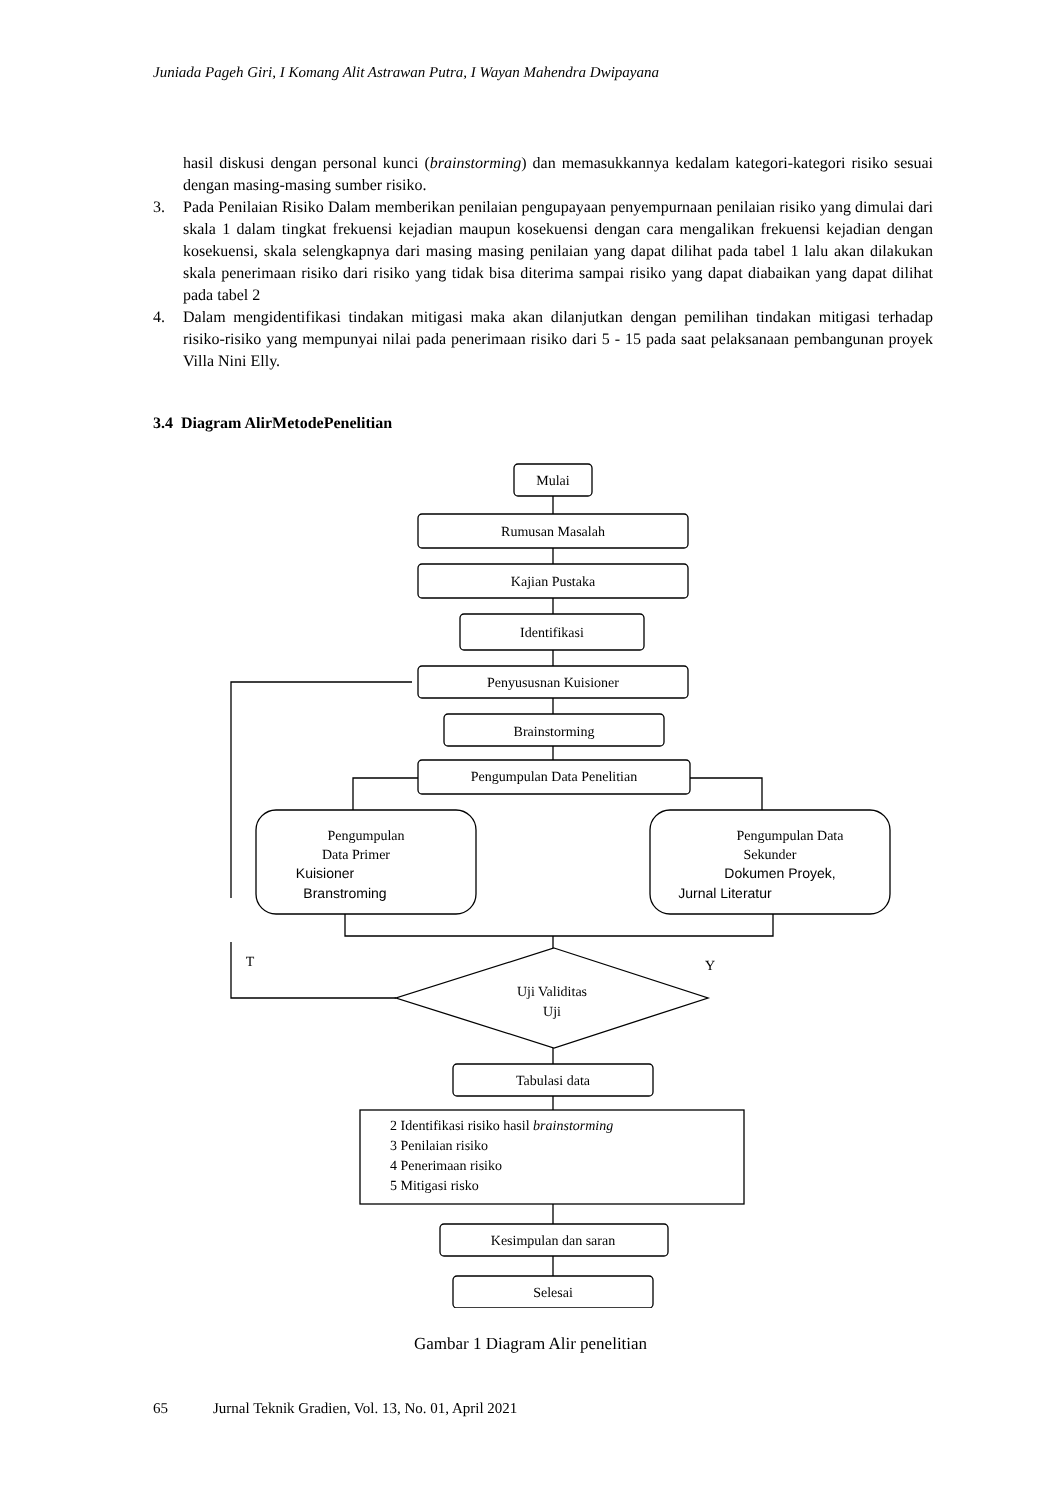Juniada Pageh Giri, I Komang Alit Astrawan Putra, I Wayan Mahendra Dwipayana
hasil diskusi dengan personal kunci (brainstorming) dan memasukkannya kedalam kategori-kategori risiko sesuai dengan masing-masing sumber risiko.
3. Pada Penilaian Risiko Dalam memberikan penilaian pengupayaan penyempurnaan penilaian risiko yang dimulai dari skala 1 dalam tingkat frekuensi kejadian maupun kosekuensi dengan cara mengalikan frekuensi kejadian dengan kosekuensi, skala selengkapnya dari masing masing penilaian yang dapat dilihat pada tabel 1 lalu akan dilakukan skala penerimaan risiko dari risiko yang tidak bisa diterima sampai risiko yang dapat diabaikan yang dapat dilihat pada tabel 2
4. Dalam mengidentifikasi tindakan mitigasi maka akan dilanjutkan dengan pemilihan tindakan mitigasi terhadap risiko-risiko yang mempunyai nilai pada penerimaan risiko dari 5 - 15 pada saat pelaksanaan pembangunan proyek Villa Nini Elly.
3.4 Diagram AlirMetodePenelitian
Mulai
Rumusan Masalah
Kajian Pustaka
Identifikasi
Penyususnan Kuisioner
Brainstorming
Pengumpulan Data Penelitian
Pengumpulan
Data Primer
Kuisioner
Branstroming
Pengumpulan Data
Sekunder
Dokumen Proyek,
Jurnal Literatur
T
Y
Uji Validitas
Uji
Tabulasi data
Kesimpulan dan saran
Selesai
2 Identifikasi risiko hasil brainstorming
3 Penilaian risiko
4 Penerimaan risiko
5 Mitigasi risko
Gambar 1 Diagram Alir penelitian
65 Jurnal Teknik Gradien, Vol. 13, No. 01, April 2021